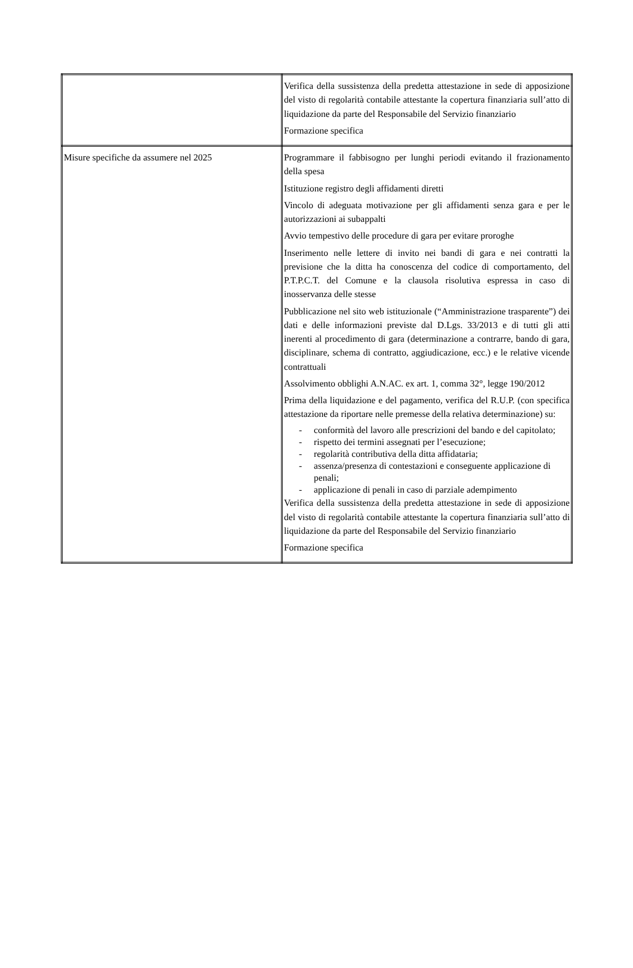| | Verifica della sussistenza della predetta attestazione in sede di apposizione del visto di regolarità contabile attestante la copertura finanziaria sull’atto di liquidazione da parte del Responsabile del Servizio finanziario Formazione specifica |
| Misure specifiche da assumere nel 2025 | Programmare il fabbisogno per lunghi periodi evitando il frazionamento della spesa Istituzione registro degli affidamenti diretti Vincolo di adeguata motivazione per gli affidamenti senza gara e per le autorizzazioni ai subappalti Avvio tempestivo delle procedure di gara per evitare proroghe Inserimento nelle lettere di invito nei bandi di gara e nei contratti la previsione che la ditta ha conoscenza del codice di comportamento, del P.T.P.C.T. del Comune e la clausola risolutiva espressa in caso di inosservanza delle stesse Pubblicazione nel sito web istituzionale (“Amministrazione trasparente”) dei dati e delle informazioni previste dal D.Lgs. 33/2013 e di tutti gli atti inerenti al procedimento di gara (determinazione a contrarre, bando di gara, disciplinare, schema di contratto, aggiudicazione, ecc.) e le relative vicende contrattuali Assolvimento obblighi A.N.AC. ex art. 1, comma 32°, legge 190/2012 Prima della liquidazione e del pagamento, verifica del R.U.P. (con specifica attestazione da riportare nelle premesse della relativa determinazione) su: - conformità del lavoro alle prescrizioni del bando e del capitolato; - rispetto dei termini assegnati per l’esecuzione; - regolarità contributiva della ditta affidataria; - assenza/presenza di contestazioni e conseguente applicazione di penali; - applicazione di penali in caso di parziale adempimento Verifica della sussistenza della predetta attestazione in sede di apposizione del visto di regolarità contabile attestante la copertura finanziaria sull’atto di liquidazione da parte del Responsabile del Servizio finanziario Formazione specifica |